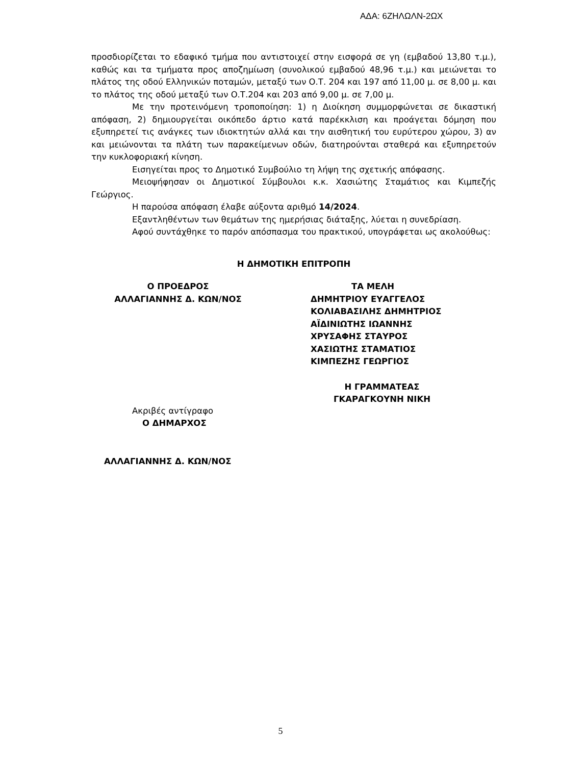ΑΔΑ: 6ΖΗΛΩΛΝ-2ΩΧ
προσδιορίζεται το εδαφικό τμήμα που αντιστοιχεί στην εισφορά σε γη (εμβαδού 13,80 τ.μ.), καθώς και τα τμήματα προς αποζημίωση (συνολικού εμβαδού 48,96 τ.μ.) και μειώνεται το πλάτος της οδού Ελληνικών ποταμών, μεταξύ των Ο.Τ. 204 και 197 από 11,00 μ. σε 8,00 μ. και το πλάτος της οδού μεταξύ των Ο.Τ.204 και 203 από 9,00 μ. σε 7,00 μ.
Με την προτεινόμενη τροποποίηση: 1) η Διοίκηση συμμορφώνεται σε δικαστική απόφαση, 2) δημιουργείται οικόπεδο άρτιο κατά παρέκκλιση και προάγεται δόμηση που εξυπηρετεί τις ανάγκες των ιδιοκτητών αλλά και την αισθητική του ευρύτερου χώρου, 3) αν και μειώνονται τα πλάτη των παρακείμενων οδών, διατηρούνται σταθερά και εξυπηρετούν την κυκλοφοριακή κίνηση.
Εισηγείται προς το Δημοτικό Συμβούλιο τη λήψη της σχετικής απόφασης.
Μειοψήφησαν οι Δημοτικοί Σύμβουλοι κ.κ. Χασιώτης Σταμάτιος και Κιμπεζής Γεώργιος.
Η παρούσα απόφαση έλαβε αύξοντα αριθμό 14/2024.
Εξαντληθέντων των θεμάτων της ημερήσιας διάταξης, λύεται η συνεδρίαση.
Αφού συντάχθηκε το παρόν απόσπασμα του πρακτικού, υπογράφεται ως ακολούθως:
Η ΔΗΜΟΤΙΚΗ ΕΠΙΤΡΟΠΗ
Ο ΠΡΟΕΔΡΟΣ
ΑΛΛΑΓΙΑΝΝΗΣ Δ. ΚΩΝ/ΝΟΣ
ΤΑ ΜΕΛΗ
ΔΗΜΗΤΡΙΟΥ ΕΥΑΓΓΕΛΟΣ
ΚΟΛΙΑΒΑΣΙΛΗΣ ΔΗΜΗΤΡΙΟΣ
ΑΪΔΙΝΙΩΤΗΣ ΙΩΑΝΝΗΣ
ΧΡΥΣΑΦΗΣ ΣΤΑΥΡΟΣ
ΧΑΣΙΩΤΗΣ ΣΤΑΜΑΤΙΟΣ
ΚΙΜΠΕΖΗΣ ΓΕΩΡΓΙΟΣ
Η ΓΡΑΜΜΑΤΕΑΣ
ΓΚΑΡΑΓΚΟΥΝΗ ΝΙΚΗ
Ακριβές αντίγραφο
Ο ΔΗΜΑΡΧΟΣ
ΑΛΛΑΓΙΑΝΝΗΣ Δ. ΚΩΝ/ΝΟΣ
5